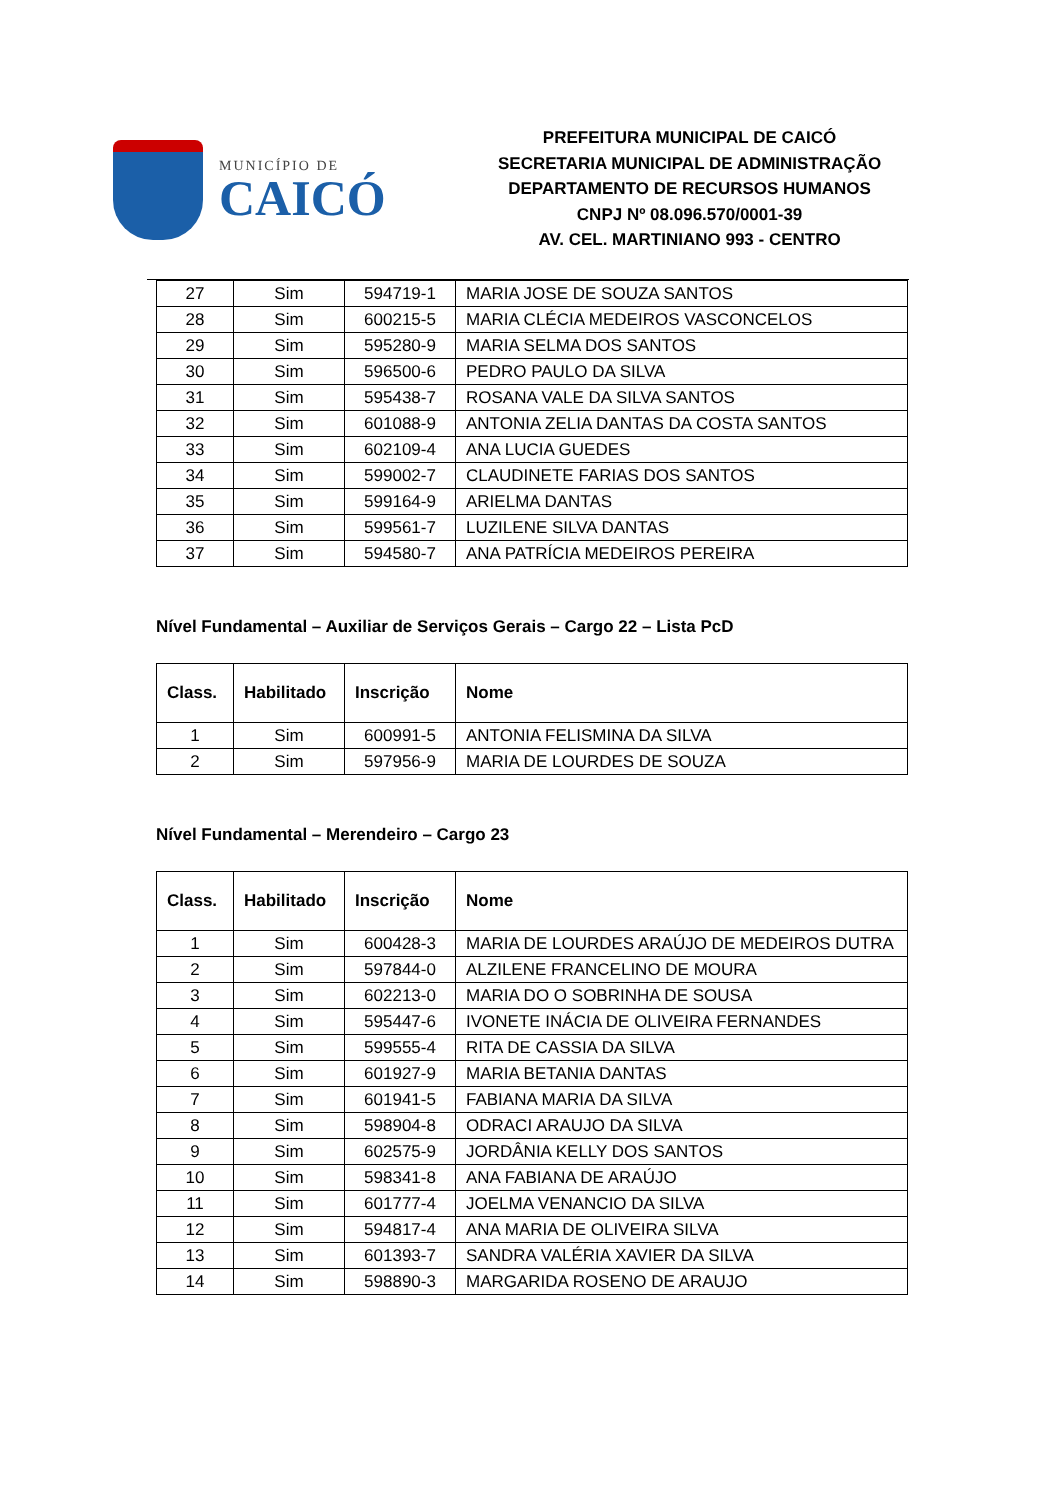MUNICÍPIO DE
CAICÓ
PREFEITURA MUNICIPAL DE CAICÓ
SECRETARIA MUNICIPAL DE ADMINISTRAÇÃO
DEPARTAMENTO DE RECURSOS HUMANOS
CNPJ Nº 08.096.570/0001-39
AV. CEL. MARTINIANO 993 - CENTRO
| 27 | Sim | 594719-1 | MARIA JOSE DE SOUZA SANTOS |
| 28 | Sim | 600215-5 | MARIA CLÉCIA MEDEIROS VASCONCELOS |
| 29 | Sim | 595280-9 | MARIA SELMA DOS SANTOS |
| 30 | Sim | 596500-6 | PEDRO PAULO DA SILVA |
| 31 | Sim | 595438-7 | ROSANA VALE DA SILVA SANTOS |
| 32 | Sim | 601088-9 | ANTONIA ZELIA DANTAS DA COSTA SANTOS |
| 33 | Sim | 602109-4 | ANA LUCIA GUEDES |
| 34 | Sim | 599002-7 | CLAUDINETE FARIAS DOS SANTOS |
| 35 | Sim | 599164-9 | ARIELMA DANTAS |
| 36 | Sim | 599561-7 | LUZILENE SILVA DANTAS |
| 37 | Sim | 594580-7 | ANA PATRÍCIA MEDEIROS PEREIRA |
Nível Fundamental – Auxiliar de Serviços Gerais – Cargo 22 – Lista PcD
| Class. | Habilitado | Inscrição | Nome |
| --- | --- | --- | --- |
| 1 | Sim | 600991-5 | ANTONIA FELISMINA DA SILVA |
| 2 | Sim | 597956-9 | MARIA DE LOURDES DE SOUZA |
Nível Fundamental – Merendeiro – Cargo 23
| Class. | Habilitado | Inscrição | Nome |
| --- | --- | --- | --- |
| 1 | Sim | 600428-3 | MARIA DE LOURDES ARAÚJO DE MEDEIROS DUTRA |
| 2 | Sim | 597844-0 | ALZILENE FRANCELINO DE MOURA |
| 3 | Sim | 602213-0 | MARIA DO O SOBRINHA DE SOUSA |
| 4 | Sim | 595447-6 | IVONETE INÁCIA DE OLIVEIRA FERNANDES |
| 5 | Sim | 599555-4 | RITA DE CASSIA DA SILVA |
| 6 | Sim | 601927-9 | MARIA BETANIA DANTAS |
| 7 | Sim | 601941-5 | FABIANA MARIA DA SILVA |
| 8 | Sim | 598904-8 | ODRACI ARAUJO DA SILVA |
| 9 | Sim | 602575-9 | JORDÂNIA KELLY DOS SANTOS |
| 10 | Sim | 598341-8 | ANA FABIANA DE ARAÚJO |
| 11 | Sim | 601777-4 | JOELMA VENANCIO DA SILVA |
| 12 | Sim | 594817-4 | ANA MARIA DE OLIVEIRA SILVA |
| 13 | Sim | 601393-7 | SANDRA VALÉRIA XAVIER DA SILVA |
| 14 | Sim | 598890-3 | MARGARIDA ROSENO DE ARAUJO |